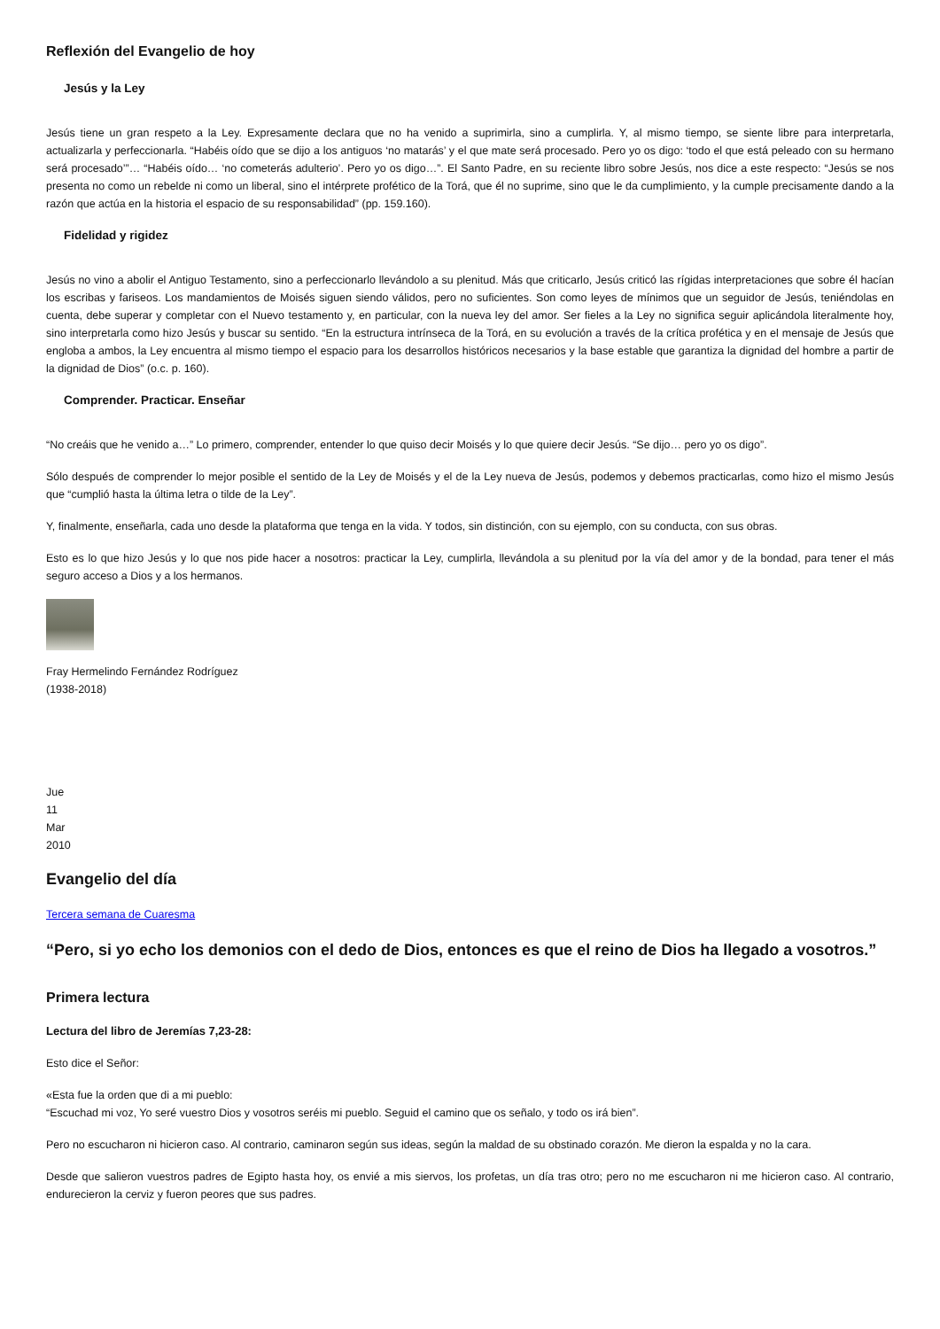Reflexión del Evangelio de hoy
Jesús y la Ley
Jesús tiene un gran respeto a la Ley. Expresamente declara que no ha venido a suprimirla, sino a cumplirla. Y, al mismo tiempo, se siente libre para interpretarla, actualizarla y perfeccionarla. “Habéis oído que se dijo a los antiguos ‘no matarás’ y el que mate será procesado. Pero yo os digo: ‘todo el que está peleado con su hermano será procesado’”… “Habéis oído… ‘no cometerás adulterio’. Pero yo os digo…”. El Santo Padre, en su reciente libro sobre Jesús, nos dice a este respecto: “Jesús se nos presenta no como un rebelde ni como un liberal, sino el intérprete profético de la Torá, que él no suprime, sino que le da cumplimiento, y la cumple precisamente dando a la razón que actúa en la historia el espacio de su responsabilidad” (pp. 159.160).
Fidelidad y rigidez
Jesús no vino a abolir el Antiguo Testamento, sino a perfeccionarlo llevándolo a su plenitud. Más que criticarlo, Jesús criticó las rígidas interpretaciones que sobre él hacían los escribas y fariseos. Los mandamientos de Moisés siguen siendo válidos, pero no suficientes. Son como leyes de mínimos que un seguidor de Jesús, teniéndolas en cuenta, debe superar y completar con el Nuevo testamento y, en particular, con la nueva ley del amor. Ser fieles a la Ley no significa seguir aplicándola literalmente hoy, sino interpretarla como hizo Jesús y buscar su sentido. “En la estructura intrínseca de la Torá, en su evolución a través de la crítica profética y en el mensaje de Jesús que engloba a ambos, la Ley encuentra al mismo tiempo el espacio para los desarrollos históricos necesarios y la base estable que garantiza la dignidad del hombre a partir de la dignidad de Dios” (o.c. p. 160).
Comprender. Practicar. Enseñar
“No creáis que he venido a…” Lo primero, comprender, entender lo que quiso decir Moisés y lo que quiere decir Jesús. “Se dijo… pero yo os digo”.
Sólo después de comprender lo mejor posible el sentido de la Ley de Moisés y el de la Ley nueva de Jesús, podemos y debemos practicarlas, como hizo el mismo Jesús que “cumplió hasta la última letra o tilde de la Ley”.
Y, finalmente, enseñarla, cada uno desde la plataforma que tenga en la vida. Y todos, sin distinción, con su ejemplo, con su conducta, con sus obras.
Esto es lo que hizo Jesús y lo que nos pide hacer a nosotros: practicar la Ley, cumplirla, llevándola a su plenitud por la vía del amor y de la bondad, para tener el más seguro acceso a Dios y a los hermanos.
Fray Hermelindo Fernández Rodríguez
(1938-2018)
Jue
11
Mar
2010
Evangelio del día
Tercera semana de Cuaresma
“Pero, si yo echo los demonios con el dedo de Dios, entonces es que el reino de Dios ha llegado a vosotros.”
Primera lectura
Lectura del libro de Jeremías 7,23-28:
Esto dice el Señor:
«Esta fue la orden que di a mi pueblo:
“Escuchad mi voz, Yo seré vuestro Dios y vosotros seréis mi pueblo. Seguid el camino que os señalo, y todo os irá bien”.
Pero no escucharon ni hicieron caso. Al contrario, caminaron según sus ideas, según la maldad de su obstinado corazón. Me dieron la espalda y no la cara.
Desde que salieron vuestros padres de Egipto hasta hoy, os envié a mis siervos, los profetas, un día tras otro; pero no me escucharon ni me hicieron caso. Al contrario, endurecieron la cerviz y fueron peores que sus padres.